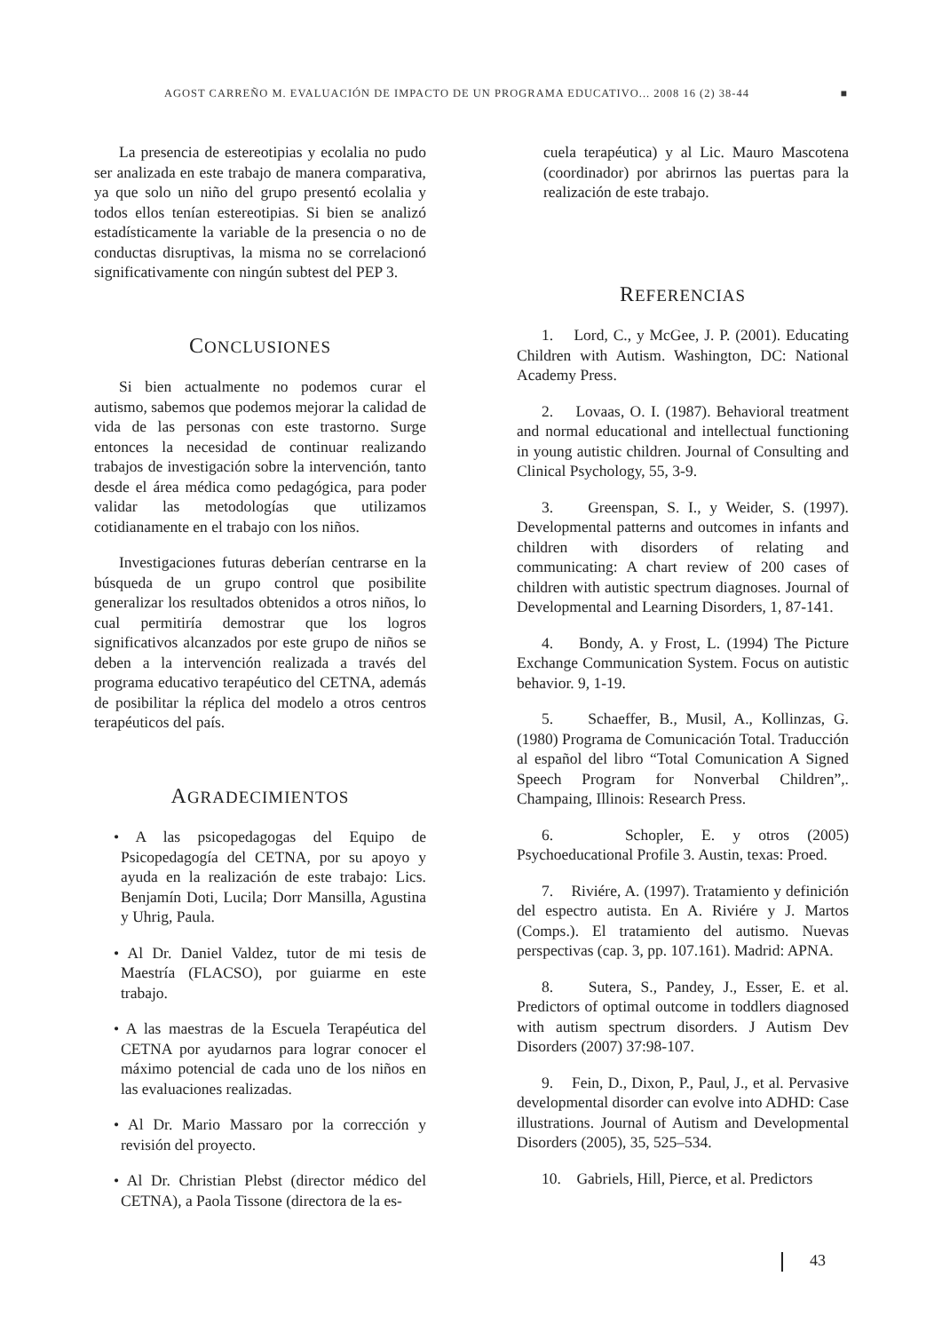AGOST CARREÑO M. EVALUACIÓN DE IMPACTO DE UN PROGRAMA EDUCATIVO... 2008 16 (2) 38-44 ■
La presencia de estereotipias y ecolalia no pudo ser analizada en este trabajo de manera comparativa, ya que solo un niño del grupo presentó ecolalia y todos ellos tenían estereotipias. Si bien se analizó estadísticamente la variable de la presencia o no de conductas disruptivas, la misma no se correlacionó significativamente con ningún subtest del PEP 3.
CONCLUSIONES
Si bien actualmente no podemos curar el autismo, sabemos que podemos mejorar la calidad de vida de las personas con este trastorno. Surge entonces la necesidad de continuar realizando trabajos de investigación sobre la intervención, tanto desde el área médica como pedagógica, para poder validar las metodologías que utilizamos cotidianamente en el trabajo con los niños.
Investigaciones futuras deberían centrarse en la búsqueda de un grupo control que posibilite generalizar los resultados obtenidos a otros niños, lo cual permitiría demostrar que los logros significativos alcanzados por este grupo de niños se deben a la intervención realizada a través del programa educativo terapéutico del CETNA, además de posibilitar la réplica del modelo a otros centros terapéuticos del país.
AGRADECIMIENTOS
• A las psicopedagogas del Equipo de Psicopedagogía del CETNA, por su apoyo y ayuda en la realización de este trabajo: Lics. Benjamín Doti, Lucila; Dorr Mansilla, Agustina y Uhrig, Paula.
• Al Dr. Daniel Valdez, tutor de mi tesis de Maestría (FLACSO), por guiarme en este trabajo.
• A las maestras de la Escuela Terapéutica del CETNA por ayudarnos para lograr conocer el máximo potencial de cada uno de los niños en las evaluaciones realizadas.
• Al Dr. Mario Massaro por la corrección y revisión del proyecto.
• Al Dr. Christian Plebst (director médico del CETNA), a Paola Tissone (directora de la es-
cuela terapéutica) y al Lic. Mauro Mascotena (coordinador) por abrirnos las puertas para la realización de este trabajo.
REFERENCIAS
1. Lord, C., y McGee, J. P. (2001). Educating Children with Autism. Washington, DC: National Academy Press.
2. Lovaas, O. I. (1987). Behavioral treatment and normal educational and intellectual functioning in young autistic children. Journal of Consulting and Clinical Psychology, 55, 3-9.
3. Greenspan, S. I., y Weider, S. (1997). Developmental patterns and outcomes in infants and children with disorders of relating and communicating: A chart review of 200 cases of children with autistic spectrum diagnoses. Journal of Developmental and Learning Disorders, 1, 87-141.
4. Bondy, A. y Frost, L. (1994) The Picture Exchange Communication System. Focus on autistic behavior. 9, 1-19.
5. Schaeffer, B., Musil, A., Kollinzas, G. (1980) Programa de Comunicación Total. Traducción al español del libro “Total Comunication A Signed Speech Program for Nonverbal Children”,. Champaing, Illinois: Research Press.
6. Schopler, E. y otros (2005) Psychoeducational Profile 3. Austin, texas: Proed.
7. Riviére, A. (1997). Tratamiento y definición del espectro autista. En A. Riviére y J. Martos (Comps.). El tratamiento del autismo. Nuevas perspectivas (cap. 3, pp. 107.161). Madrid: APNA.
8. Sutera, S., Pandey, J., Esser, E. et al. Predictors of optimal outcome in toddlers diagnosed with autism spectrum disorders. J Autism Dev Disorders (2007) 37:98-107.
9. Fein, D., Dixon, P., Paul, J., et al. Pervasive developmental disorder can evolve into ADHD: Case illustrations. Journal of Autism and Developmental Disorders (2005), 35, 525–534.
10. Gabriels, Hill, Pierce, et al. Predictors
43